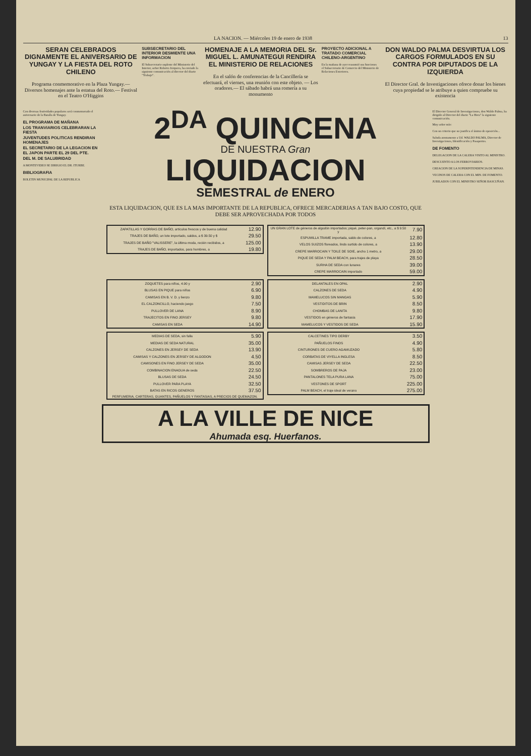LA NACION. — Miércoles 19 de enero de 1938 13
SERAN CELEBRADOS DIGNAMENTE EL ANIVERSARIO DE YUNGAY Y LA FIESTA DEL ROTO CHILENO
Programa conmemorativo en la Plaza Yungay.— Diversos homenajes ante la estatua del Roto.— Festival en el Teatro O'Higgins
SUBSECRETARIO DEL INTERIOR DESMIENTE UNA INFORMACION
El Subsecretario suplente del Ministerio del Interior, señor Roberto Jorquera, ha enviado la siguiente comunicación al director del diario "Trabajo".
HOMENAJE A LA MEMORIA DEL Sr. MIGUEL L. AMUNATEGUI RENDIRA EL MINISTERIO DE RELACIONES
En el salón de conferencias de la Cancillería se efectuará, el viernes, una reunión con este objeto. — Los oradores.— El sábado habrá una romería a su monumento
PROYECTO ADICIONAL A TRATADO COMERCIAL CHILENO-ARGENTINO
En la mañana de ayer reasumió sus funciones el Subsecretario de Comercio del Ministerio de Relaciones Exteriores.
DON WALDO PALMA DESVIRTUA LOS CARGOS FORMULADOS EN SU CONTRA POR DIPUTADOS DE LA IZQUIERDA
El Director Gral. de Investigaciones ofrece donar los bienes cuya propiedad se le atribuye a quien compruebe su existencia
Con diversas festividades populares será conmemorado el aniversario de la Batalla de Yungay.
EL PROGRAMA DE MAÑANA
LOS TRANVIARIOS CELEBRARAN LA FIESTA
JUVENTUDES POLITICAS RENDIRAN HOMENAJES
EL SECRETARIO DE LA LEGACION EN EL JAPON PARTE EL 29 DEL PTE.
DEL M. DE SALUBRIDAD
A MONTEVIDEO SE DIRIGIO EL DR. ITURBE.
BIBLIOGRAFIA
BOLETIN MUNICIPAL DE LA REPUBLICA
2<sup>DA</sup> QUINCENA
DE NUESTRA Gran
LIQUIDACION
SEMESTRAL de ENERO
ESTA LIQUIDACION, QUE ES LA MAS IMPORTANTE DE LA REPUBLICA, OFRECE MERCADERIAS A TAN BAJO COSTO, QUE DEBE SER APROVECHADA POR TODOS
| ZAPATILLAS Y GORRAS DE BAÑO, artículos frescos y de buena calidad | 12.90 |
| TRAJES DE BAÑO, un lote importado, saldos, a $ 39.50 y $ | 29.50 |
| TRAJES DE BAÑO "VALISSERE", la última moda, recién recibidos, a | 125.00 |
| TRAJES DE BAÑO, importados, para hombres, a | 19.80 |
| UN GRAN LOTE de géneros de algodón importados; piqué, peter-pan, organdí, etc., a $ 9.50 y | 7.90 |
| ESPUMILLA TRAME importada, saldo de colores, a | 12.80 |
| VELOS SUIZOS floreados, lindo surtido de colores, a | 13.90 |
| CREPE MARROCAIN Y TOILE DE SOIE, ancho 1 metro, a | 29.00 |
| PIQUE DE SEDA Y PALM BEACH, para trajes de playa | 28.50 |
| SURHA DE SEDA con lunares | 39.00 |
| CREPE MARROCAIN importado | 59.00 |
| ZOQUETES para niños, 4.90 y | 2.90 |
| BLUSAS EN PIQUE para niños | 6.90 |
| CAMISAS EN B. V. D. y lienzo | 9.80 |
| EL CALZONCILLO, haciendo juego | 7.50 |
| PULLOVER DE LANA | 8.90 |
| TRAJECITOS EN FINO JERSEY | 9.80 |
| CAMISAS EN SEDA | 14.90 |
| DELANTALES EN OPAL | 2.90 |
| CALZONES DE SEDA | 4.90 |
| MAMELUCOS SIN MANGAS | 5.90 |
| VESTIDITOS DE BRIN | 8.50 |
| CHOMBAS DE LANITA | 9.80 |
| VESTIDOS en géneros de fantasía | 17.90 |
| MAMELUCOS Y VESTIDOS DE SEDA | 15.90 |
| MEDIAS DE SEDA, sin falla | 5.90 |
| MEDIAS DE SEDA NATURAL | 35.00 |
| CALZONES EN JERSEY DE SEDA | 13.90 |
| CAMISAS Y CALZONES EN JERSEY DE ALGODON | 4.50 |
| CAMISONES EN FINO JERSEY DE SEDA | 35.00 |
| COMBINACION ENAGUA de seda | 22.50 |
| BLUSAS DE SEDA | 24.50 |
| PULLOVER PARA PLAYA | 32.50 |
| BATAS EN RICOS GENEROS | 37.50 |
| PERFUMERIA, CARTERAS, GUANTES, PAÑUELOS Y FANTASIAS, A PRECIOS DE QUEMAZON. | |
| CALCETINES TIPO DERBY | 3.50 |
| PAÑUELOS FINOS | 4.90 |
| CINTURONES DE CUERO AGAMUZADO | 5.80 |
| CORBATAS DE VIYELLA INGLESA | 8.50 |
| CAMISAS JERSEY DE SEDA | 22.50 |
| SOMBREROS DE PAJA | 23.00 |
| PANTALONES TELA PURA LANA | 75.00 |
| VESTONES DE SPORT | 225.00 |
| PALM BEACH, el traje ideal de verano | 275.00 |
A LA VILLE DE NICE
Ahumada esq. Huerfanos.
El Director General de Investigaciones, don Waldo Palma, ha dirigido al Director del diario "La Hora" la siguiente comunicación.
Muy señor mío:
Con un criterio que no justifica el ánimo de oposición...
Saluda atentamente a Ud. WALDO PALMA, Director de Investigaciones, Identificación y Pasaportes.
DE FOMENTO
DELEGACION DE LA CALERA VISITO AL MINISTRO.
DESCUENTO A LOS FERROVIARIOS.
CREACION DE LA SUPERINTENDENCIA DE MINAS.
VECINOS DE CALERA CON EL MIN. DE FOMENTO.
JUBILADOS CON EL MINISTRO SEÑOR BASCUÑAN.